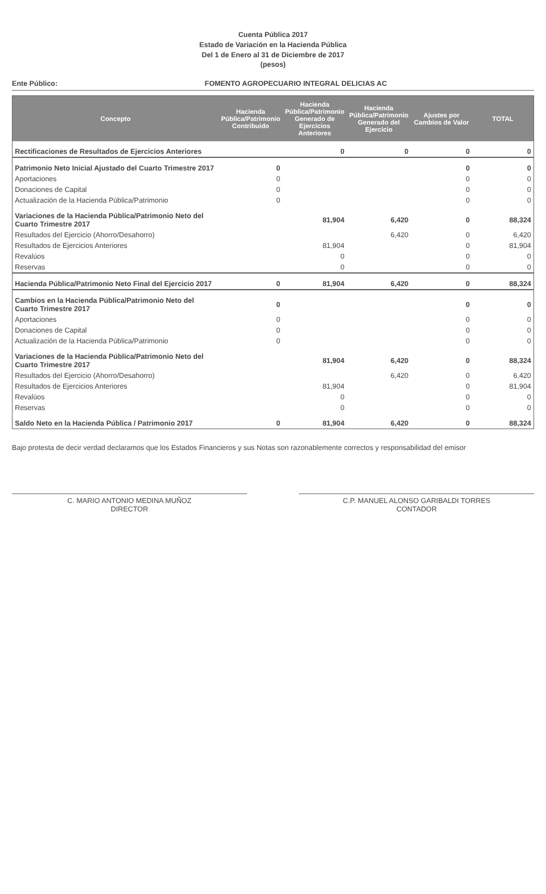Cuenta Pública 2017
Estado de Variación en la Hacienda Pública
Del 1 de Enero al 31 de Diciembre de 2017
(pesos)
Ente Público: FOMENTO AGROPECUARIO INTEGRAL DELICIAS AC
| Concepto | Hacienda Pública/Patrimonio Contribuido | Hacienda Pública/Patrimonio Generado de Ejercicios Anteriores | Hacienda Pública/Patrimonio Generado del Ejercicio | Ajustes por Cambios de Valor | TOTAL |
| --- | --- | --- | --- | --- | --- |
| Rectificaciones de Resultados de Ejercicios Anteriores | | 0 | 0 | 0 | 0 |
| Patrimonio Neto Inicial Ajustado del Cuarto Trimestre 2017 | 0 | | | 0 | 0 |
| Aportaciones | 0 | | | 0 | 0 |
| Donaciones de Capital | 0 | | | 0 | 0 |
| Actualización de la Hacienda Pública/Patrimonio | 0 | | | 0 | 0 |
| Variaciones de la Hacienda Pública/Patrimonio Neto del Cuarto Trimestre 2017 | | 81,904 | 6,420 | 0 | 88,324 |
| Resultados del Ejercicio (Ahorro/Desahorro) | | | 6,420 | 0 | 6,420 |
| Resultados de Ejercicios Anteriores | | 81,904 | | 0 | 81,904 |
| Revalúos | | 0 | | 0 | 0 |
| Reservas | | 0 | | 0 | 0 |
| Hacienda Pública/Patrimonio Neto Final del Ejercicio 2017 | 0 | 81,904 | 6,420 | 0 | 88,324 |
| Cambios en la Hacienda Pública/Patrimonio Neto del Cuarto Trimestre 2017 | 0 | | | 0 | 0 |
| Aportaciones | 0 | | | 0 | 0 |
| Donaciones de Capital | 0 | | | 0 | 0 |
| Actualización de la Hacienda Pública/Patrimonio | 0 | | | 0 | 0 |
| Variaciones de la Hacienda Pública/Patrimonio Neto del Cuarto Trimestre 2017 | | 81,904 | 6,420 | 0 | 88,324 |
| Resultados del Ejercicio (Ahorro/Desahorro) | | | 6,420 | 0 | 6,420 |
| Resultados de Ejercicios Anteriores | | 81,904 | | 0 | 81,904 |
| Revalúos | | 0 | | 0 | 0 |
| Reservas | | 0 | | 0 | 0 |
| Saldo Neto en la Hacienda Pública / Patrimonio 2017 | 0 | 81,904 | 6,420 | 0 | 88,324 |
Bajo protesta de decir verdad declaramos que los Estados Financieros y sus Notas son razonablemente correctos y responsabilidad del emisor
C. MARIO ANTONIO MEDINA MUÑOZ
DIRECTOR
C.P. MANUEL ALONSO GARIBALDI TORRES
CONTADOR